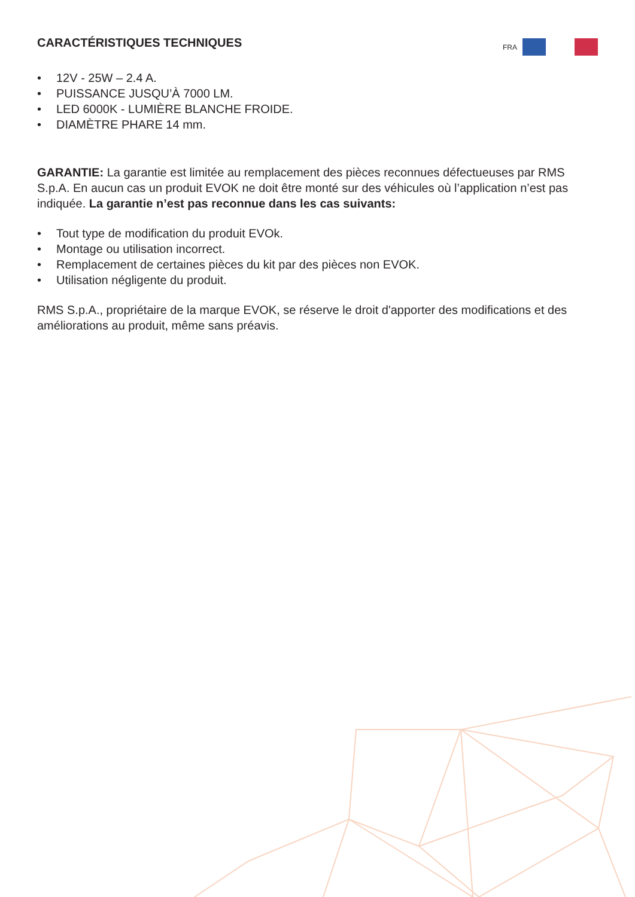CARACTÉRISTIQUES TECHNIQUES
FRA
• 12V - 25W – 2.4 A.
• PUISSANCE JUSQU’À 7000 LM.
• LED 6000K - LUMIÈRE BLANCHE FROIDE.
• DIAMÈTRE PHARE 14 mm.
GARANTIE: La garantie est limitée au remplacement des pièces reconnues défectueuses par RMS S.p.A. En aucun cas un produit EVOK ne doit être monté sur des véhicules où l’application n’est pas indiquée. La garantie n’est pas reconnue dans les cas suivants:
• Tout type de modification du produit EVOk.
• Montage ou utilisation incorrect.
• Remplacement de certaines pièces du kit par des pièces non EVOK.
• Utilisation négligente du produit.
RMS S.p.A., propriétaire de la marque EVOK, se réserve le droit d'apporter des modifications et des améliorations au produit, même sans préavis.